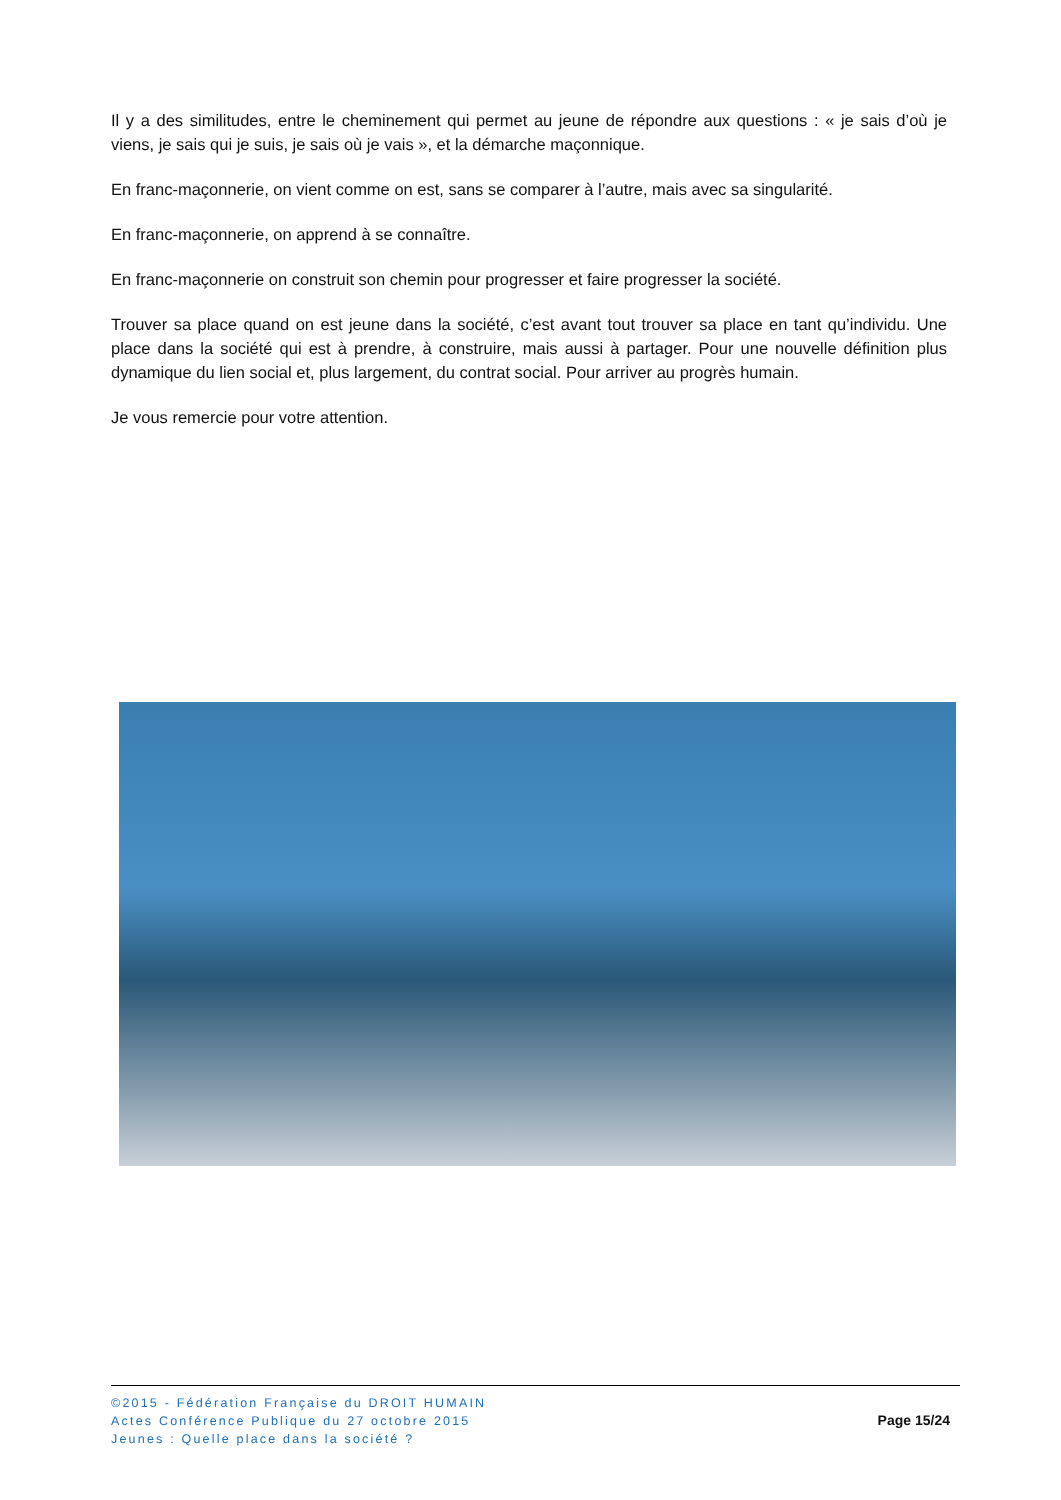Il y a des similitudes, entre le cheminement qui permet au jeune de répondre aux questions : « je sais d’où je viens, je sais qui je suis, je sais où je vais », et la démarche maçonnique.
En franc-maçonnerie, on vient comme on est, sans se comparer à l’autre, mais avec sa singularité.
En franc-maçonnerie, on apprend à se connaître.
En franc-maçonnerie on construit son chemin pour progresser et faire progresser la société.
Trouver sa place quand on est jeune dans la société, c’est avant tout trouver sa place en tant qu’individu. Une place dans la société qui est à prendre, à construire, mais aussi à partager. Pour une nouvelle définition plus dynamique du lien social et, plus largement, du contrat social. Pour arriver au progrès humain.
Je vous remercie pour votre attention.
©2015 - Fédération Française du DROIT HUMAIN
Actes Conférence Publique du 27 octobre 2015
Jeunes : Quelle place dans la société ?
Page 15/24